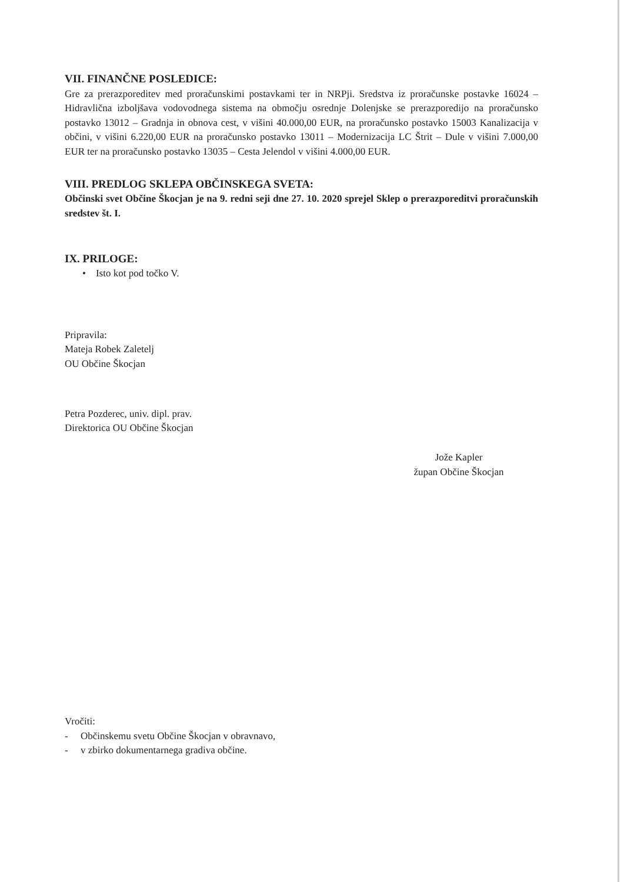VII. FINANČNE POSLEDICE:
Gre za prerazporeditev med proračunskimi postavkami ter in NRPji. Sredstva iz proračunske postavke 16024 – Hidravlična izboljšava vodovodnega sistema na območju osrednje Dolenjske se prerazporedijo na proračunsko postavko 13012 – Gradnja in obnova cest, v višini 40.000,00 EUR, na proračunsko postavko 15003 Kanalizacija v občini, v višini 6.220,00 EUR na proračunsko postavko 13011 – Modernizacija LC Štrit – Dule v višini 7.000,00 EUR ter na proračunsko postavko 13035 – Cesta Jelendol v višini 4.000,00 EUR.
VIII. PREDLOG SKLEPA OBČINSKEGA SVETA:
Občinski svet Občine Škocjan je na 9. redni seji dne 27. 10. 2020 sprejel Sklep o prerazporeditvi proračunskih sredstev št. I.
IX. PRILOGE:
• Isto kot pod točko V.
Pripravila:
Mateja Robek Zaletelj
OU Občine Škocjan
Petra Pozderec, univ. dipl. prav.
Direktorica OU Občine Škocjan
Jože Kapler
župan Občine Škocjan
Vročiti:
- Občinskemu svetu Občine Škocjan v obravnavo,
- v zbirko dokumentarnega gradiva občine.